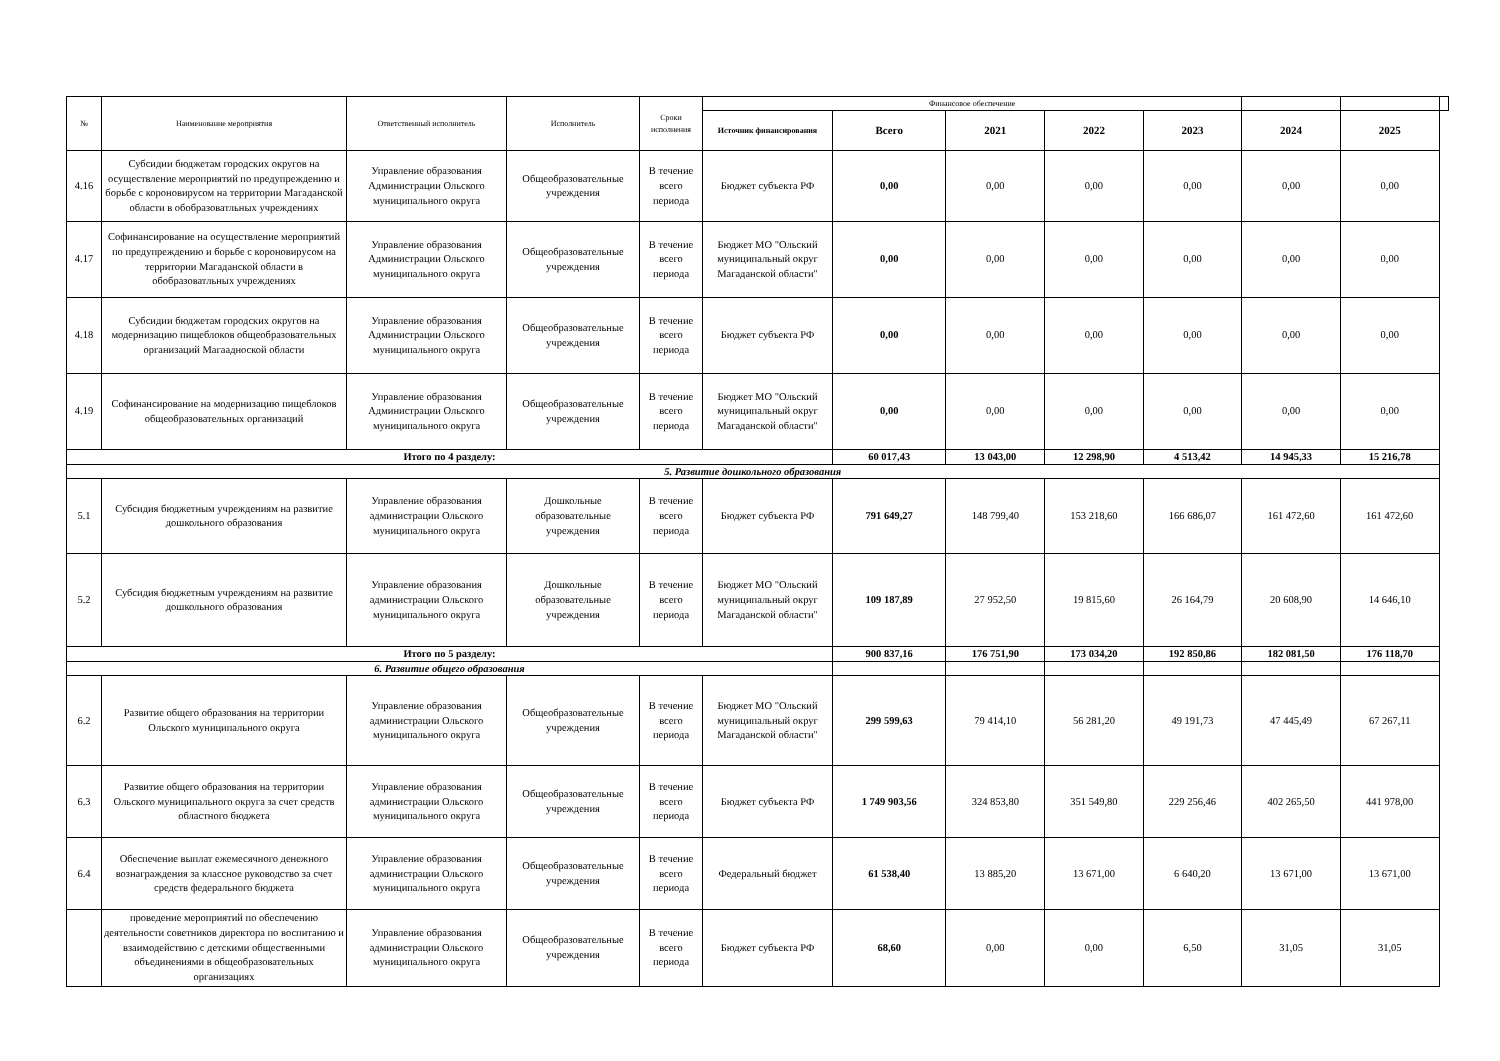| № | Наименование мероприятия | Ответственный исполнитель | Исполнитель | Сроки исполнения | Финансовое обеспечение | | | | | | | |
| --- | --- | --- | --- | --- | --- | --- | --- | --- | --- | --- | --- | --- |
| | | | | | Источник финансирования | Всего | 2021 | 2022 | 2023 | 2024 | 2025 | |
| 4.16 | Субсидии бюджетам городских округов на осуществление мероприятий по предупреждению и борьбе с короновирусом на территории Магаданской области в обобразоватльных учреждениях | Управление образования Администрации Ольского муниципального округа | Общеобразовательные учреждения | В течение всего периода | Бюджет субъекта РФ | 0,00 | 0,00 | 0,00 | 0,00 | 0,00 | 0,00 | |
| 4.17 | Софинансирование на осуществление мероприятий по предупреждению и борьбе с короновирусом на территории Магаданской области в обобразоватльных учреждениях | Управление образования Администрации Ольского муниципального округа | Общеобразовательные учреждения | В течение всего периода | Бюджет МО "Ольский муниципальный округ Магаданской области" | 0,00 | 0,00 | 0,00 | 0,00 | 0,00 | 0,00 | |
| 4.18 | Субсидии бюджетам городских округов на модернизацию пищеблоков общеобразовательных организаций Магаадноской области | Управление образования Администрации Ольского муниципального округа | Общеобразовательные учреждения | В течение всего периода | Бюджет субъекта РФ | 0,00 | 0,00 | 0,00 | 0,00 | 0,00 | 0,00 | |
| 4.19 | Софинансирование на модернизацию пищеблоков общеобразовательных организаций | Управление образования Администрации Ольского муниципального округа | Общеобразовательные учреждения | В течение всего периода | Бюджет МО "Ольский муниципальный округ Магаданской области" | 0,00 | 0,00 | 0,00 | 0,00 | 0,00 | 0,00 | |
| Итого по 4 разделу: | | | | | | 60 017,43 | 13 043,00 | 12 298,90 | 4 513,42 | 14 945,33 | 15 216,78 | |
| 5. Развитие дошкольного образования | | | | | | | | | | | | |
| 5.1 | Субсидия бюджетным учреждениям на развитие дошкольного образования | Управление образования администрации Ольского муниципального округа | Дошкольные образовательные учреждения | В течение всего периода | Бюджет субъекта РФ | 791 649,27 | 148 799,40 | 153 218,60 | 166 686,07 | 161 472,60 | 161 472,60 | |
| 5.2 | Субсидия бюджетным учреждениям на развитие дошкольного образования | Управление образования администрации Ольского муниципального округа | Дошкольные образовательные учреждения | В течение всего периода | Бюджет МО "Ольский муниципальный округ Магаданской области" | 109 187,89 | 27 952,50 | 19 815,60 | 26 164,79 | 20 608,90 | 14 646,10 | |
| Итого по 5 разделу: | | | | | | 900 837,16 | 176 751,90 | 173 034,20 | 192 850,86 | 182 081,50 | 176 118,70 | |
| 6. Развитие общего образования | | | | | | | | | | | | |
| 6.2 | Развитие общего образования на территории Ольского муниципального округа | Управление образования администрации Ольского муниципального округа | Общеобразовательные учреждения | В течение всего периода | Бюджет МО "Ольский муниципальный округ Магаданской области" | 299 599,63 | 79 414,10 | 56 281,20 | 49 191,73 | 47 445,49 | 67 267,11 | |
| 6.3 | Развитие общего образования на территории Ольского муниципального округа за счет средств областного бюджета | Управление образования администрации Ольского муниципального округа | Общеобразовательные учреждения | В течение всего периода | Бюджет субъекта РФ | 1 749 903,56 | 324 853,80 | 351 549,80 | 229 256,46 | 402 265,50 | 441 978,00 | |
| 6.4 | Обеспечение выплат ежемесячного денежного вознаграждения за классное руководство за счет средств федерального бюджета | Управление образования администрации Ольского муниципального округа | Общеобразовательные учреждения | В течение всего периода | Федеральный бюджет | 61 538,40 | 13 885,20 | 13 671,00 | 6 640,20 | 13 671,00 | 13 671,00 | |
| | проведение мероприятий по обеспечению деятельности советников директора по воспитанию и взаимодействию с детскими общественными объединениями в общеобразовательных организациях | Управление образования администрации Ольского муниципального округа | Общеобразовательные учреждения | В течение всего периода | Бюджет субъекта РФ | 68,60 | 0,00 | 0,00 | 6,50 | 31,05 | 31,05 | |